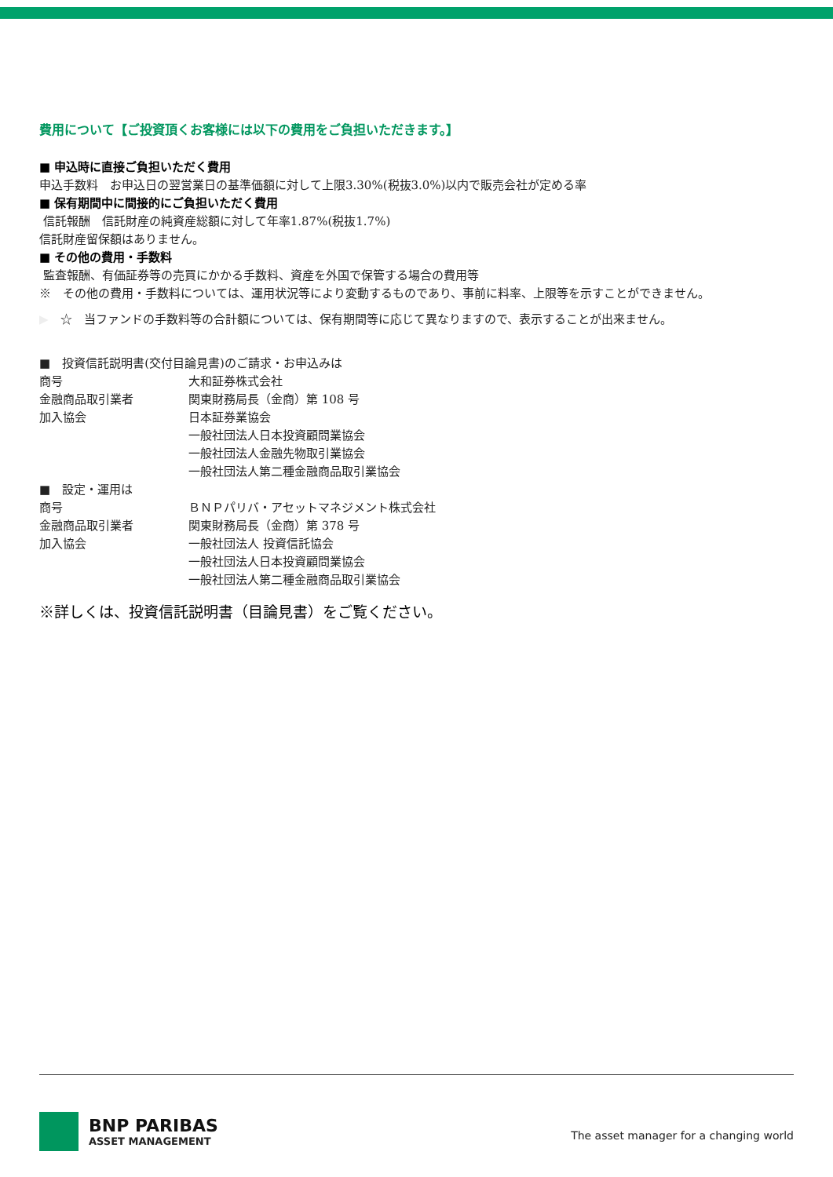費用について【ご投資頂くお客様には以下の費用をご負担いただきます。】
■ 申込時に直接ご負担いただく費用
申込手数料　お申込日の翌営業日の基準価額に対して上限3.30%(税抜3.0%)以内で販売会社が定める率
■ 保有期間中に間接的にご負担いただく費用
信託報酬　信託財産の純資産総額に対して年率1.87%(税抜1.7%)
信託財産留保額はありません。
■ その他の費用・手数料
監査報酬、有価証券等の売買にかかる手数料、資産を外国で保管する場合の費用等
※　その他の費用・手数料については、運用状況等により変動するものであり、事前に料率、上限等を示すことができません。
▶　☆　当ファンドの手数料等の合計額については、保有期間等に応じて異なりますので、表示することが出来ません。
■　投資信託説明書(交付目論見書)のご請求・お申込みは
| 商号 | 大和証券株式会社 |
| 金融商品取引業者 | 関東財務局長（金商）第 108 号 |
| 加入協会 | 日本証券業協会 一般社団法人日本投資顧問業協会 一般社団法人金融先物取引業協会 一般社団法人第二種金融商品取引業協会 |
■　設定・運用は
| 商号 | ＢＮＰパリバ・アセットマネジメント株式会社 |
| 金融商品取引業者 | 関東財務局長（金商）第 378 号 |
| 加入協会 | 一般社団法人 投資信託協会 一般社団法人日本投資顧問業協会 一般社団法人第二種金融商品取引業協会 |
※詳しくは、投資信託説明書（目論見書）をご覧ください。
BNP PARIBAS
ASSET MANAGEMENT
The asset manager for a changing world